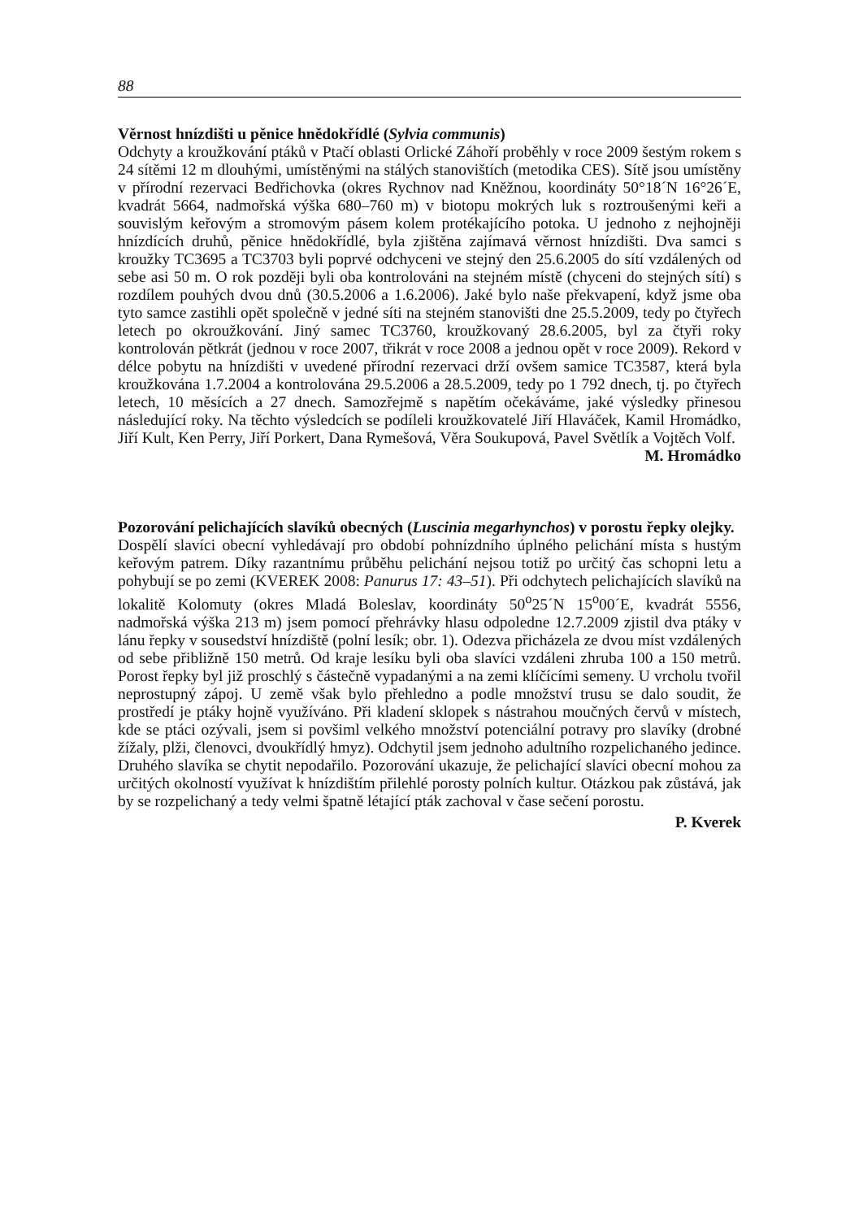88
Věrnost hnízdišti u pěnice hnědokřídlé (Sylvia communis)
Odchyty a kroužkování ptáků v Ptačí oblasti Orlické Záhoří proběhly v roce 2009 šestým rokem s 24 sítěmi 12 m dlouhými, umístěnými na stálých stanovištích (metodika CES). Sítě jsou umístěny v přírodní rezervaci Bedřichovka (okres Rychnov nad Kněžnou, koordináty 50°18´N 16°26´E, kvadrát 5664, nadmořská výška 680–760 m) v biotopu mokrých luk s roztroušenými keři a souvislým keřovým a stromovým pásem kolem protékajícího potoka. U jednoho z nejhojněji hnízdících druhů, pěnice hnědokřídlé, byla zjištěna zajímavá věrnost hnízdišti. Dva samci s kroužky TC3695 a TC3703 byli poprvé odchyceni ve stejný den 25.6.2005 do sítí vzdálených od sebe asi 50 m. O rok později byli oba kontrolováni na stejném místě (chyceni do stejných sítí) s rozdílem pouhých dvou dnů (30.5.2006 a 1.6.2006). Jaké bylo naše překvapení, když jsme oba tyto samce zastihli opět společně v jedné síti na stejném stanovišti dne 25.5.2009, tedy po čtyřech letech po okroužkování. Jiný samec TC3760, kroužkovaný 28.6.2005, byl za čtyři roky kontrolován pětkrát (jednou v roce 2007, třikrát v roce 2008 a jednou opět v roce 2009). Rekord v délce pobytu na hnízdišti v uvedené přírodní rezervaci drží ovšem samice TC3587, která byla kroužkována 1.7.2004 a kontrolována 29.5.2006 a 28.5.2009, tedy po 1 792 dnech, tj. po čtyřech letech, 10 měsících a 27 dnech. Samozřejmě s napětím očekáváme, jaké výsledky přinesou následující roky. Na těchto výsledcích se podíleli kroužkovatelé Jiří Hlaváček, Kamil Hromádko, Jiří Kult, Ken Perry, Jiří Porkert, Dana Rymešová, Věra Soukupová, Pavel Světlík a Vojtěch Volf.
M. Hromádko
Pozorování pelichajících slavíků obecných (Luscinia megarhynchos) v porostu řepky olejky.
Dospělí slavíci obecní vyhledávají pro období pohnízdního úplného pelichání místa s hustým keřovým patrem. Díky razantnímu průběhu pelichání nejsou totiž po určitý čas schopni letu a pohybují se po zemi (KVEREK 2008: Panurus 17: 43–51). Při odchytech pelichajících slavíků na lokalitě Kolomuty (okres Mladá Boleslav, koordináty 50<sup>o</sup>25´N 15<sup>o</sup>00´E, kvadrát 5556, nadmořská výška 213 m) jsem pomocí přehrávky hlasu odpoledne 12.7.2009 zjistil dva ptáky v lánu řepky v sousedství hnízdiště (polní lesík; obr. 1). Odezva přicházela ze dvou míst vzdálených od sebe přibližně 150 metrů. Od kraje lesíku byli oba slavíci vzdáleni zhruba 100 a 150 metrů. Porost řepky byl již proschlý s částečně vypadanými a na zemi klíčícími semeny. U vrcholu tvořil neprostupný zápoj. U země však bylo přehledno a podle množství trusu se dalo soudit, že prostředí je ptáky hojně využíváno. Při kladení sklopek s nástrahou moučných červů v místech, kde se ptáci ozývali, jsem si povšiml velkého množství potenciální potravy pro slavíky (drobné žížaly, plži, členovci, dvoukřídlý hmyz). Odchytil jsem jednoho adultního rozpelichaného jedince. Druhého slavíka se chytit nepodařilo. Pozorování ukazuje, že pelichající slavíci obecní mohou za určitých okolností využívat k hnízdištím přilehlé porosty polních kultur. Otázkou pak zůstává, jak by se rozpelichaný a tedy velmi špatně létající pták zachoval v čase sečení porostu.
P. Kverek